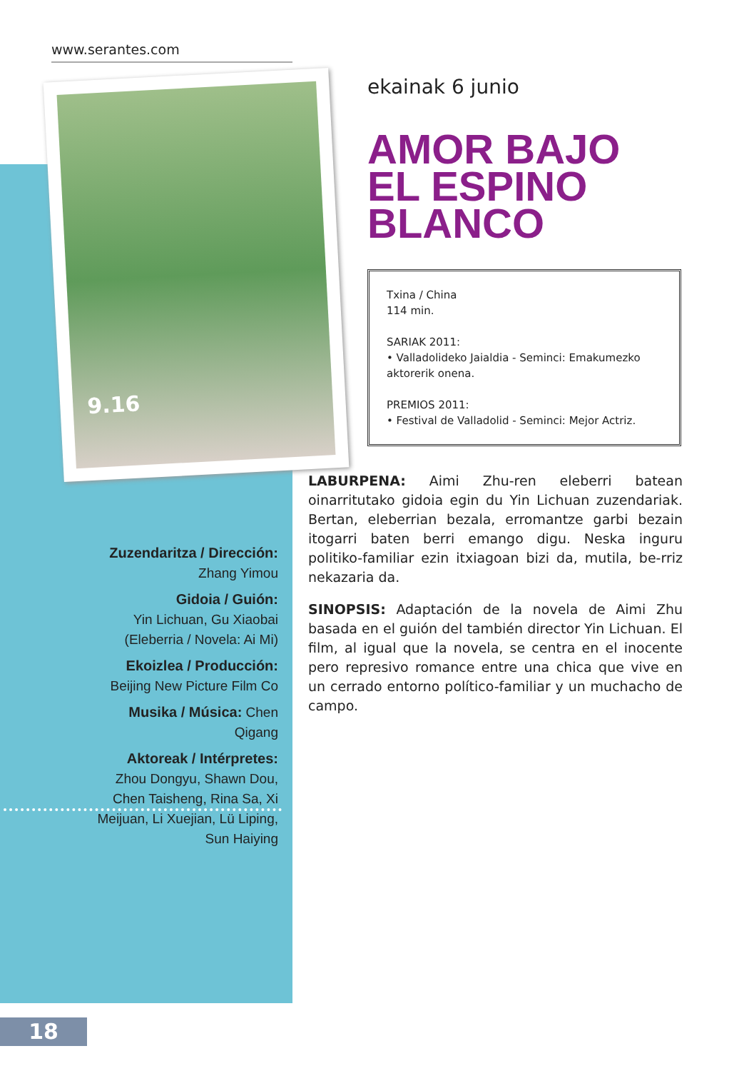www.serantes.com
9.16
ekainak 6 junio
AMOR BAJO EL ESPINO BLANCO
Txina / China
114 min.
SARIAK 2011:
• Valladolideko Jaialdia - Seminci: Emakumezko aktorerik onena.
PREMIOS 2011:
• Festival de Valladolid - Seminci: Mejor Actriz.
LABURPENA: Aimi Zhu-ren eleberri batean oinarritutako gidoia egin du Yin Lichuan zuzendariak. Bertan, eleberrian bezala, erromantze garbi bezain itogarri baten berri emango digu. Neska inguru politiko-familiar ezin itxiagoan bizi da, mutila, be-rriz nekazaria da.
SINOPSIS: Adaptación de la novela de Aimi Zhu basada en el guión del también director Yin Lichuan. El film, al igual que la novela, se centra en el inocente pero represivo romance entre una chica que vive en un cerrado entorno político-familiar y un muchacho de campo.
Zuzendaritza / Dirección:
Zhang Yimou
Gidoia / Guión:
Yin Lichuan, Gu Xiaobai
(Eleberria / Novela: Ai Mi)
Ekoizlea / Producción:
Beijing New Picture Film Co
Musika / Música: Chen Qigang
Aktoreak / Intérpretes:
Zhou Dongyu, Shawn Dou, Chen Taisheng, Rina Sa, Xi Meijuan, Li Xuejian, Lü Liping, Sun Haiying
18